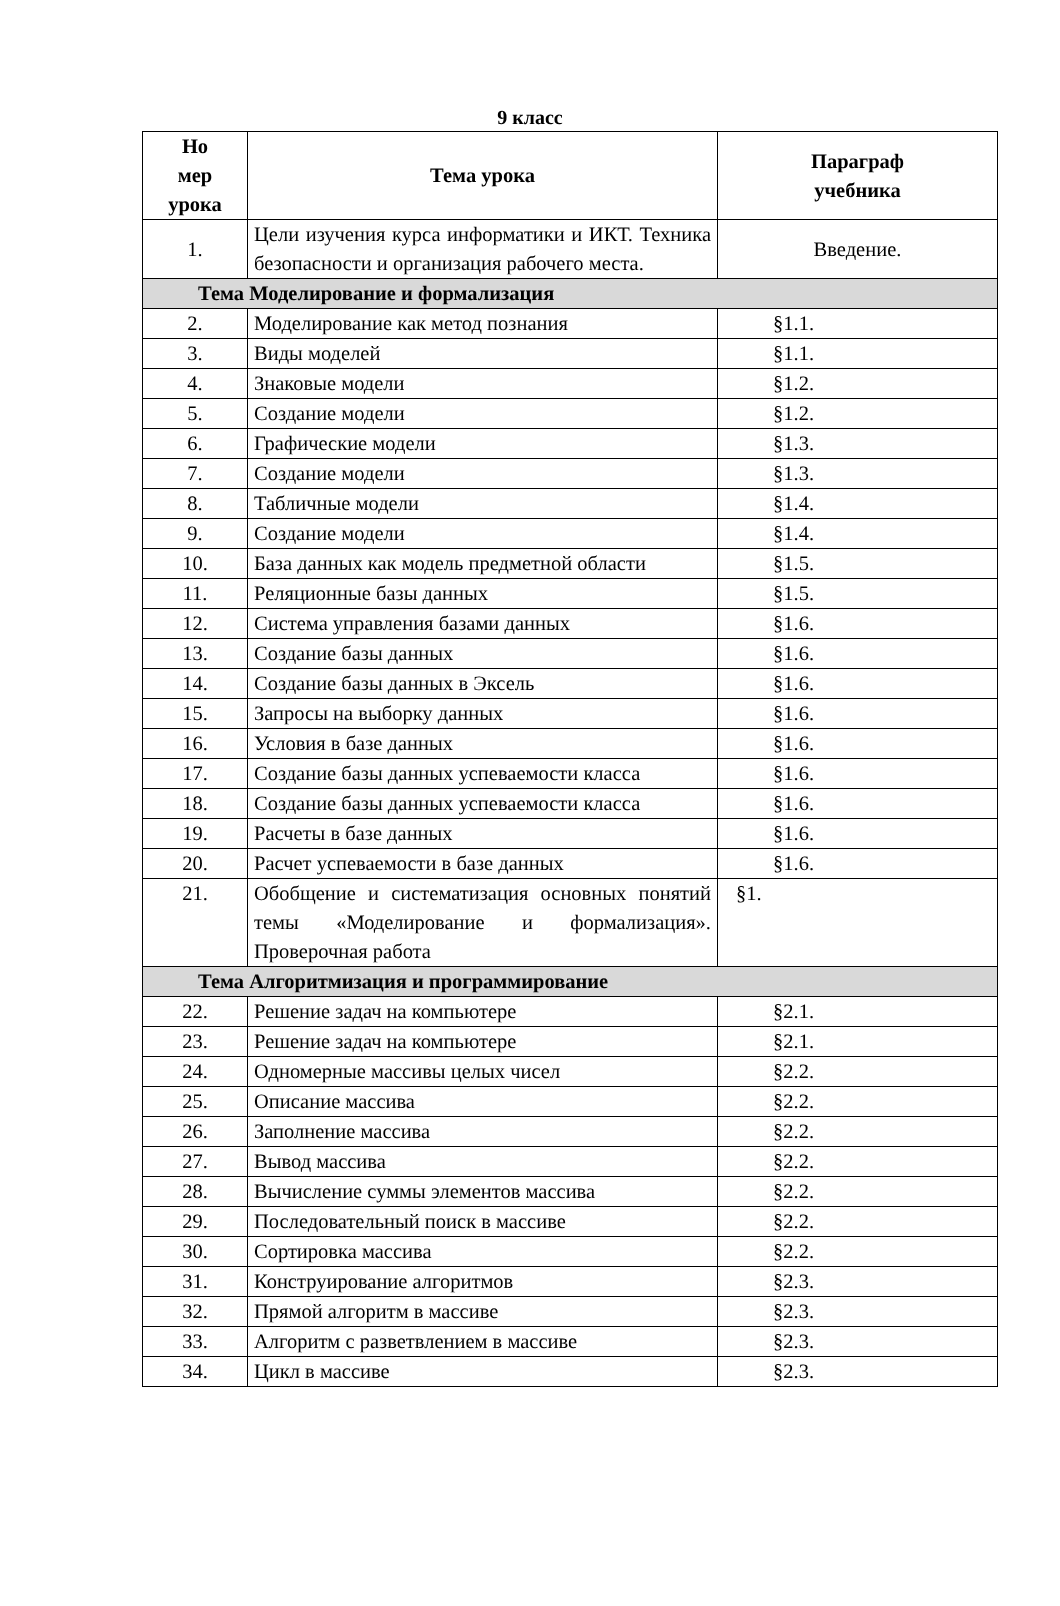9 класс
| Но мер урока | Тема урока | Параграф учебника |
| --- | --- | --- |
| 1. | Цели изучения курса информатики и ИКТ. Техника безопасности и организация рабочего места. | Введение. |
| Тема Моделирование и формализация | | |
| 2. | Моделирование как метод познания | §1.1. |
| 3. | Виды моделей | §1.1. |
| 4. | Знаковые модели | §1.2. |
| 5. | Создание модели | §1.2. |
| 6. | Графические модели | §1.3. |
| 7. | Создание модели | §1.3. |
| 8. | Табличные модели | §1.4. |
| 9. | Создание модели | §1.4. |
| 10. | База данных как модель предметной области | §1.5. |
| 11. | Реляционные базы данных | §1.5. |
| 12. | Система управления базами данных | §1.6. |
| 13. | Создание базы данных | §1.6. |
| 14. | Создание базы данных в Эксель | §1.6. |
| 15. | Запросы на выборку данных | §1.6. |
| 16. | Условия в базе данных | §1.6. |
| 17. | Создание базы данных успеваемости класса | §1.6. |
| 18. | Создание базы данных успеваемости класса | §1.6. |
| 19. | Расчеты в базе данных | §1.6. |
| 20. | Расчет успеваемости в базе данных | §1.6. |
| 21. | Обобщение и систематизация основных понятий темы «Моделирование и формализация». Проверочная работа | §1. |
| Тема Алгоритмизация и программирование | | |
| 22. | Решение задач на компьютере | §2.1. |
| 23. | Решение задач на компьютере | §2.1. |
| 24. | Одномерные массивы целых чисел | §2.2. |
| 25. | Описание массива | §2.2. |
| 26. | Заполнение массива | §2.2. |
| 27. | Вывод массива | §2.2. |
| 28. | Вычисление суммы элементов массива | §2.2. |
| 29. | Последовательный поиск в массиве | §2.2. |
| 30. | Сортировка массива | §2.2. |
| 31. | Конструирование алгоритмов | §2.3. |
| 32. | Прямой алгоритм в массиве | §2.3. |
| 33. | Алгоритм с разветвлением в массиве | §2.3. |
| 34. | Цикл в массиве | §2.3. |